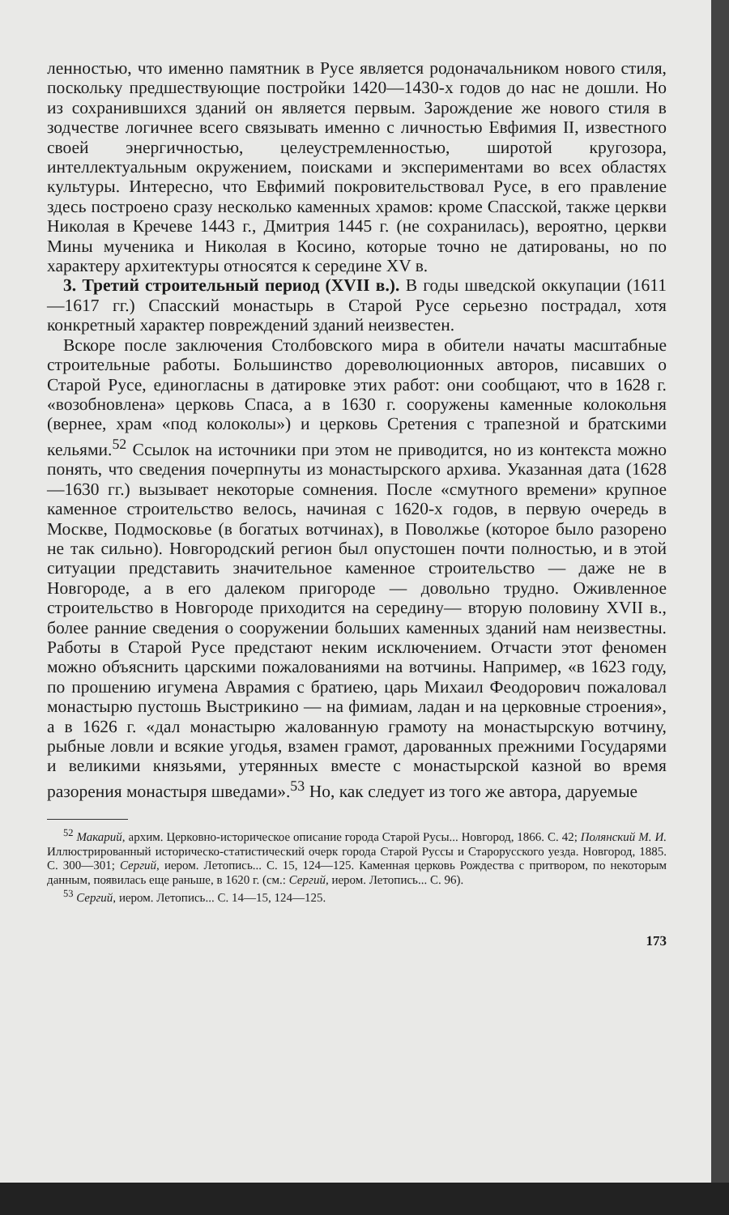ленностью, что именно памятник в Русе является родоначальником нового стиля, поскольку предшествующие постройки 1420—1430-х годов до нас не дошли. Но из сохранившихся зданий он является первым. Зарождение же нового стиля в зодчестве логичнее всего связывать именно с личностью Евфимия II, известного своей энергичностью, целеустремленностью, широтой кругозора, интеллектуальным окружением, поисками и экспериментами во всех областях культуры. Интересно, что Евфимий покровительствовал Русе, в его правление здесь построено сразу несколько каменных храмов: кроме Спасской, также церкви Николая в Кречеве 1443 г., Дмитрия 1445 г. (не сохранилась), вероятно, церкви Мины мученика и Николая в Косино, которые точно не датированы, но по характеру архитектуры относятся к середине XV в.
3. Третий строительный период (XVII в.). В годы шведской оккупации (1611—1617 гг.) Спасский монастырь в Старой Русе серьезно пострадал, хотя конкретный характер повреждений зданий неизвестен.
Вскоре после заключения Столбовского мира в обители начаты масштабные строительные работы. Большинство дореволюционных авторов, писавших о Старой Русе, единогласны в датировке этих работ: они сообщают, что в 1628 г. «возобновлена» церковь Спаса, а в 1630 г. сооружены каменные колокольня (вернее, храм «под колоколы») и церковь Сретения с трапезной и братскими кельями.<sup>52</sup> Ссылок на источники при этом не приводится, но из контекста можно понять, что сведения почерпнуты из монастырского архива. Указанная дата (1628—1630 гг.) вызывает некоторые сомнения. После «смутного времени» крупное каменное строительство велось, начиная с 1620-х годов, в первую очередь в Москве, Подмосковье (в богатых вотчинах), в Поволжье (которое было разорено не так сильно). Новгородский регион был опустошен почти полностью, и в этой ситуации представить значительное каменное строительство — даже не в Новгороде, а в его далеком пригороде — довольно трудно. Оживленное строительство в Новгороде приходится на середину— вторую половину XVII в., более ранние сведения о сооружении больших каменных зданий нам неизвестны. Работы в Старой Русе предстают неким исключением. Отчасти этот феномен можно объяснить царскими пожалованиями на вотчины. Например, «в 1623 году, по прошению игумена Аврамия с братиею, царь Михаил Феодорович пожаловал монастырю пустошь Выстрикино — на фимиам, ладан и на церковные строения», а в 1626 г. «дал монастырю жалованную грамоту на монастырскую вотчину, рыбные ловли и всякие угодья, взамен грамот, дарованных прежними Государями и великими князьями, утерянных вместе с монастырской казной во время разорения монастыря шведами».<sup>53</sup> Но, как следует из того же автора, даруемые
<sup>52</sup> Макарий, архим. Церковно-историческое описание города Старой Русы... Новгород, 1866. С. 42; Полянский М. И. Иллюстрированный историческо-статистический очерк города Старой Руссы и Старорусского уезда. Новгород, 1885. С. 300—301; Сергий, иером. Летопись... С. 15, 124—125. Каменная церковь Рождества с притвором, по некоторым данным, появилась еще раньше, в 1620 г. (см.: Сергий, иером. Летопись... С. 96).
<sup>53</sup> Сергий, иером. Летопись... С. 14—15, 124—125.
173